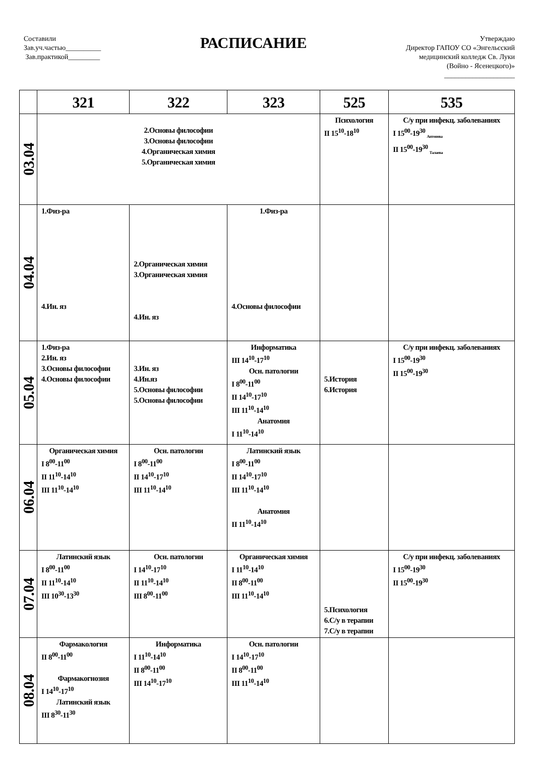Составили
Зав.уч.частью__________
Зав.практикой_________
РАСПИСАНИЕ
Утверждаю
Директор ГАПОУ СО «Энгельсский
медицинский колледж Св. Луки
(Войно - Ясенецкого)»
____________________
| | 321 | 322 | 323 | 525 | 535 |
| --- | --- | --- | --- | --- | --- |
| 03.04 | 2.Основы философии 3.Основы философии 4.Органическая химия 5.Органическая химия | | | Психология II 15<sup>10</sup>-18<sup>10</sup> | С/у при инфекц. заболеваниях I 15<sup>00</sup>-19<sup>30</sup> <sub>Антонова</sub> II 15<sup>00</sup>-19<sup>30</sup> <sub>Талаева</sub> |
| 04.04 | 1.Физ-ра 4.Ин. яз | 2.Органическая химия 3.Органическая химия 4.Ин. яз | 1.Физ-ра 4.Основы философии | | |
| 05.04 | 1.Физ-ра 2.Ин. яз 3.Основы философии 4.Основы философии | 3.Ин. яз 4.Ин.яз 5.Основы философии 5.Основы философии | Информатика III 14<sup>10</sup>-17<sup>10</sup> Осн. патологии I 8<sup>00</sup>-11<sup>00</sup> II 14<sup>10</sup>-17<sup>10</sup> III 11<sup>10</sup>-14<sup>10</sup> Анатомия I 11<sup>10</sup>-14<sup>10</sup> | 5.История 6.История | С/у при инфекц. заболеваниях I 15<sup>00</sup>-19<sup>30</sup> II 15<sup>00</sup>-19<sup>30</sup> |
| 06.04 | Органическая химия I 8<sup>00</sup>-11<sup>00</sup> II 11<sup>10</sup>-14<sup>10</sup> III 11<sup>10</sup>-14<sup>10</sup> | Осн. патологии I 8<sup>00</sup>-11<sup>00</sup> II 14<sup>10</sup>-17<sup>10</sup> III 11<sup>10</sup>-14<sup>10</sup> | Латинский язык I 8<sup>00</sup>-11<sup>00</sup> II 14<sup>10</sup>-17<sup>10</sup> III 11<sup>10</sup>-14<sup>10</sup> Анатомия II 11<sup>10</sup>-14<sup>10</sup> | | |
| 07.04 | Латинский язык I 8<sup>00</sup>-11<sup>00</sup> II 11<sup>10</sup>-14<sup>10</sup> III 10<sup>30</sup>-13<sup>30</sup> | Осн. патологии I 14<sup>10</sup>-17<sup>10</sup> II 11<sup>10</sup>-14<sup>10</sup> III 8<sup>00</sup>-11<sup>00</sup> | Органическая химия I 11<sup>10</sup>-14<sup>10</sup> II 8<sup>00</sup>-11<sup>00</sup> III 11<sup>10</sup>-14<sup>10</sup> | 5.Психология 6.С/у в терапии 7.С/у в терапии | С/у при инфекц. заболеваниях I 15<sup>00</sup>-19<sup>30</sup> II 15<sup>00</sup>-19<sup>30</sup> |
| 08.04 | Фармакология II 8<sup>00</sup>-11<sup>00</sup> Фармакогнозия I 14<sup>10</sup>-17<sup>10</sup> Латинский язык III 8<sup>30</sup>-11<sup>30</sup> | Информатика I 11<sup>10</sup>-14<sup>10</sup> II 8<sup>00</sup>-11<sup>00</sup> III 14<sup>10</sup>-17<sup>10</sup> | Осн. патологии I 14<sup>10</sup>-17<sup>10</sup> II 8<sup>00</sup>-11<sup>00</sup> III 11<sup>10</sup>-14<sup>10</sup> | | |